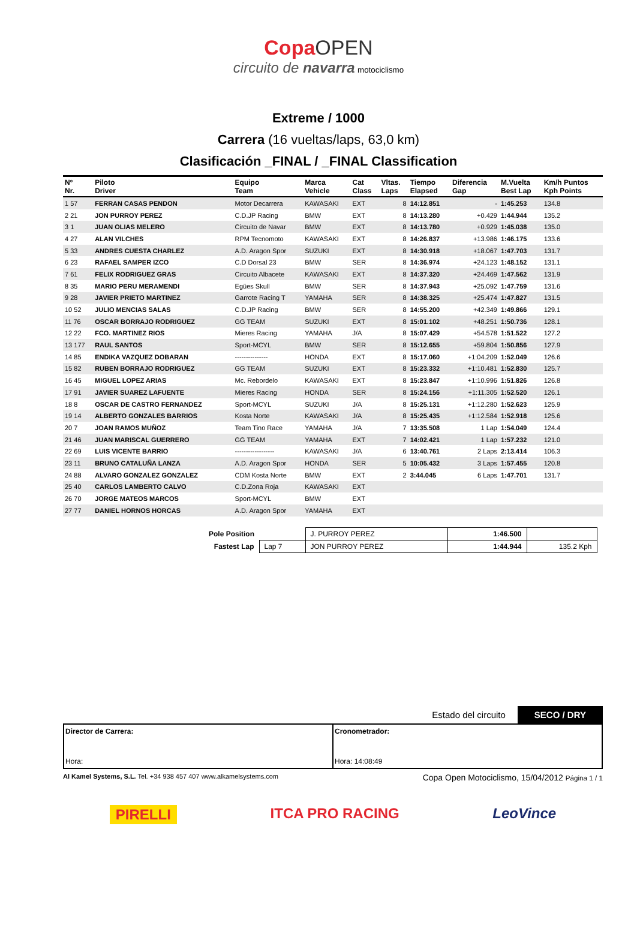Copa OPEN
circuito de navarra motociclismo
Extreme / 1000
Carrera (16 vueltas/laps, 63,0 km)
Clasificación _FINAL / _FINAL Classification
| Nº Nr. | Piloto Driver | Equipo Team | Marca Vehicle | Cat Class | Vltas. Laps | Tiempo Elapsed | Diferencia Gap | M.Vuelta Best Lap | Km/h Puntos Kph Points |
| --- | --- | --- | --- | --- | --- | --- | --- | --- | --- |
| 1 57 | FERRAN CASAS PENDON | Motor Decarrera | KAWASAKI | EXT | 8 | 14:12.851 | - | 1:45.253 | 134.8 |
| 2 21 | JON PURROY PEREZ | C.D.JP Racing | BMW | EXT | 8 | 14:13.280 | +0.429 | 1:44.944 | 135.2 |
| 3 1 | JUAN OLIAS MELERO | Circuito de Navar | BMW | EXT | 8 | 14:13.780 | +0.929 | 1:45.038 | 135.0 |
| 4 27 | ALAN VILCHES | RPM Tecnomoto | KAWASAKI | EXT | 8 | 14:26.837 | +13.986 | 1:46.175 | 133.6 |
| 5 33 | ANDRES CUESTA CHARLEZ | A.D. Aragon Spor | SUZUKI | EXT | 8 | 14:30.918 | +18.067 | 1:47.703 | 131.7 |
| 6 23 | RAFAEL SAMPER IZCO | C.D Dorsal 23 | BMW | SER | 8 | 14:36.974 | +24.123 | 1:48.152 | 131.1 |
| 7 61 | FELIX RODRIGUEZ GRAS | Circuito Albacete | KAWASAKI | EXT | 8 | 14:37.320 | +24.469 | 1:47.562 | 131.9 |
| 8 35 | MARIO PERU MERAMENDI | Egües Skull | BMW | SER | 8 | 14:37.943 | +25.092 | 1:47.759 | 131.6 |
| 9 28 | JAVIER PRIETO MARTINEZ | Garrote Racing T | YAMAHA | SER | 8 | 14:38.325 | +25.474 | 1:47.827 | 131.5 |
| 10 52 | JULIO MENCIAS SALAS | C.D.JP Racing | BMW | SER | 8 | 14:55.200 | +42.349 | 1:49.866 | 129.1 |
| 11 76 | OSCAR BORRAJO RODRIGUEZ | GG TEAM | SUZUKI | EXT | 8 | 15:01.102 | +48.251 | 1:50.736 | 128.1 |
| 12 22 | FCO. MARTINEZ RIOS | Mieres Racing | YAMAHA | J/A | 8 | 15:07.429 | +54.578 | 1:51.522 | 127.2 |
| 13 177 | RAUL SANTOS | Sport-MCYL | BMW | SER | 8 | 15:12.655 | +59.804 | 1:50.856 | 127.9 |
| 14 85 | ENDIKA VAZQUEZ DOBARAN | --------------- | HONDA | EXT | 8 | 15:17.060 | +1:04.209 | 1:52.049 | 126.6 |
| 15 82 | RUBEN BORRAJO RODRIGUEZ | GG TEAM | SUZUKI | EXT | 8 | 15:23.332 | +1:10.481 | 1:52.830 | 125.7 |
| 16 45 | MIGUEL LOPEZ ARIAS | Mc. Rebordelo | KAWASAKI | EXT | 8 | 15:23.847 | +1:10.996 | 1:51.826 | 126.8 |
| 17 91 | JAVIER SUAREZ LAFUENTE | Mieres Racing | HONDA | SER | 8 | 15:24.156 | +1:11.305 | 1:52.520 | 126.1 |
| 18 8 | OSCAR DE CASTRO FERNANDEZ | Sport-MCYL | SUZUKI | J/A | 8 | 15:25.131 | +1:12.280 | 1:52.623 | 125.9 |
| 19 14 | ALBERTO GONZALES BARRIOS | Kosta Norte | KAWASAKI | J/A | 8 | 15:25.435 | +1:12.584 | 1:52.918 | 125.6 |
| 20 7 | JOAN RAMOS MUÑOZ | Team Tino Race | YAMAHA | J/A | 7 | 13:35.508 | 1 Lap | 1:54.049 | 124.4 |
| 21 46 | JUAN MARISCAL GUERRERO | GG TEAM | YAMAHA | EXT | 7 | 14:02.421 | 1 Lap | 1:57.232 | 121.0 |
| 22 69 | LUIS VICENTE BARRIO | ------------------ | KAWASAKI | J/A | 6 | 13:40.761 | 2 Laps | 2:13.414 | 106.3 |
| 23 11 | BRUNO CATALUÑA LANZA | A.D. Aragon Spor | HONDA | SER | 5 | 10:05.432 | 3 Laps | 1:57.455 | 120.8 |
| 24 88 | ALVARO GONZALEZ GONZALEZ | CDM Kosta Norte | BMW | EXT | 2 | 3:44.045 | 6 Laps | 1:47.701 | 131.7 |
| 25 40 | CARLOS LAMBERTO CALVO | C.D.Zona Roja | KAWASAKI | EXT | | | | | |
| 26 70 | JORGE MATEOS MARCOS | Sport-MCYL | BMW | EXT | | | | | |
| 27 77 | DANIEL HORNOS HORCAS | A.D. Aragon Spor | YAMAHA | EXT | | | | | |
| Pole Position | | J. PURROY PEREZ | 1:46.500 | |
| Fastest Lap | Lap 7 | JON PURROY PEREZ | 1:44.944 | 135.2 Kph |
Estado del circuito SECO / DRY
Director de Carrera:
Hora:
Cronometrador:
Hora: 14:08:49
Al Kamel Systems, S.L. Tel. +34 938 457 407 www.alkamelsystems.com Copa Open Motociclismo, 15/04/2012 Página 1 / 1
PIRELLI ITCA PRO RACING LeoVince